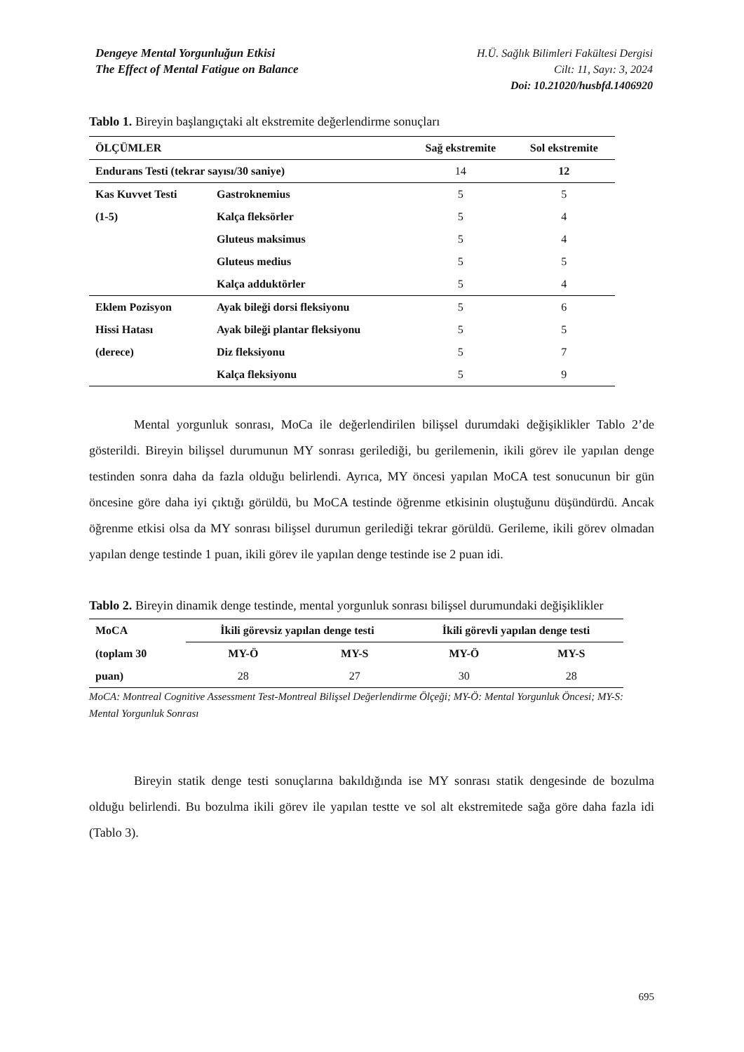Dengeye Mental Yorgunluğun Etkisi
The Effect of Mental Fatigue on Balance
H.Ü. Sağlık Bilimleri Fakültesi Dergisi
Cilt: 11, Sayı: 3, 2024
Doi: 10.21020/husbfd.1406920
Tablo 1. Bireyin başlangıçtaki alt ekstremite değerlendirme sonuçları
| ÖLÇÜMLER | | Sağ ekstremite | Sol ekstremite |
| --- | --- | --- | --- |
| Endurans Testi (tekrar sayısı/30 saniye) | | 14 | 12 |
| Kas Kuvvet Testi | Gastroknemius | 5 | 5 |
| (1-5) | Kalça fleksörler | 5 | 4 |
| | Gluteus maksimus | 5 | 4 |
| | Gluteus medius | 5 | 5 |
| | Kalça adduktörler | 5 | 4 |
| Eklem Pozisyon | Ayak bileği dorsi fleksiyonu | 5 | 6 |
| Hissi Hatası | Ayak bileği plantar fleksiyonu | 5 | 5 |
| (derece) | Diz fleksiyonu | 5 | 7 |
| | Kalça fleksiyonu | 5 | 9 |
Mental yorgunluk sonrası, MoCa ile değerlendirilen bilişsel durumdaki değişiklikler Tablo 2’de gösterildi. Bireyin bilişsel durumunun MY sonrası gerilediği, bu gerilemenin, ikili görev ile yapılan denge testinden sonra daha da fazla olduğu belirlendi. Ayrıca, MY öncesi yapılan MoCA test sonucunun bir gün öncesine göre daha iyi çıktığı görüldü, bu MoCA testinde öğrenme etkisinin oluştuğunu düşündürdü. Ancak öğrenme etkisi olsa da MY sonrası bilişsel durumun gerilediği tekrar görüldü. Gerileme, ikili görev olmadan yapılan denge testinde 1 puan, ikili görev ile yapılan denge testinde ise 2 puan idi.
Tablo 2. Bireyin dinamik denge testinde, mental yorgunluk sonrası bilişsel durumundaki değişiklikler
| MoCA | İkili görevsiz yapılan denge testi | | İkili görevli yapılan denge testi | |
| --- | --- | --- | --- | --- |
| (toplam 30 | MY-Ö | MY-S | MY-Ö | MY-S |
| puan) | 28 | 27 | 30 | 28 |
MoCA: Montreal Cognitive Assessment Test-Montreal Bilişsel Değerlendirme Ölçeği; MY-Ö: Mental Yorgunluk Öncesi; MY-S: Mental Yorgunluk Sonrası
Bireyin statik denge testi sonuçlarına bakıldığında ise MY sonrası statik dengesinde de bozulma olduğu belirlendi. Bu bozulma ikili görev ile yapılan testte ve sol alt ekstremitede sağa göre daha fazla idi (Tablo 3).
695